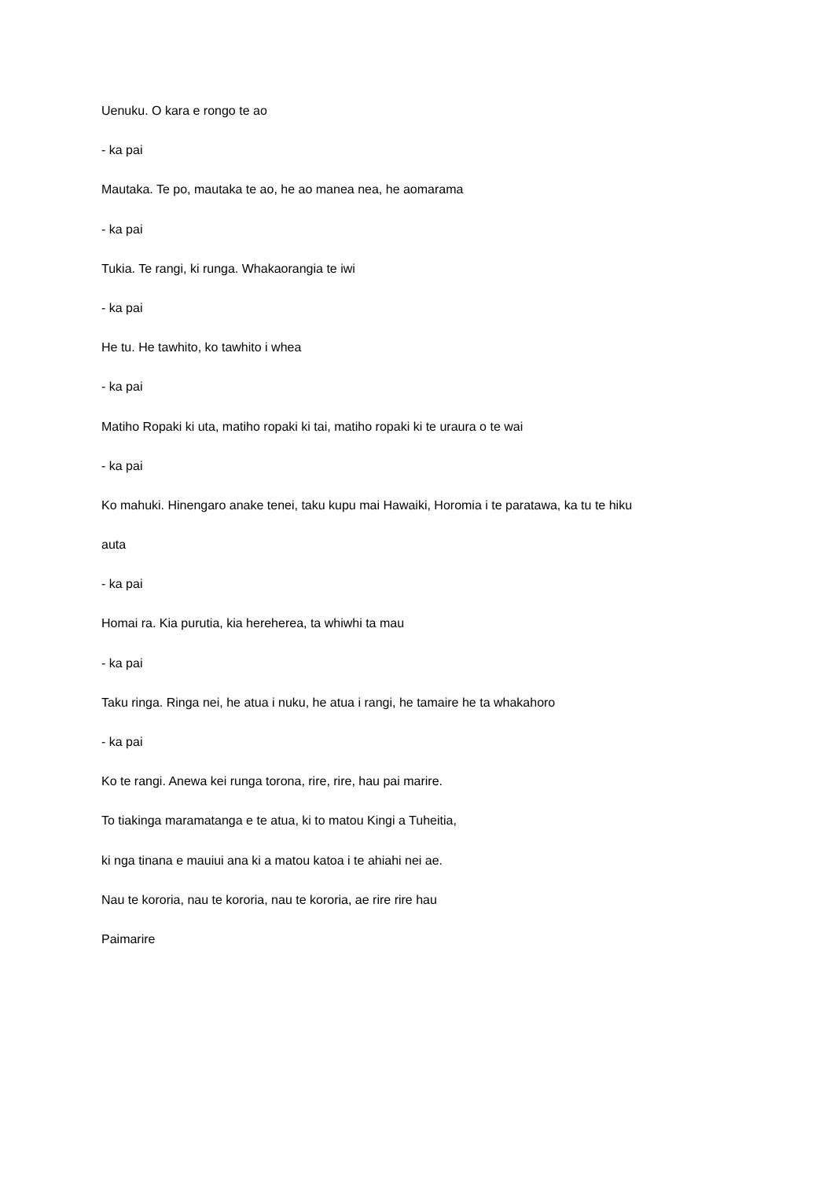Uenuku. O kara e rongo te ao
- ka pai
Mautaka. Te po, mautaka te ao, he ao manea nea, he aomarama
- ka pai
Tukia. Te rangi, ki runga. Whakaorangia te iwi
- ka pai
He tu. He tawhito, ko tawhito i whea
- ka pai
Matiho Ropaki ki uta, matiho ropaki ki tai, matiho ropaki ki te uraura o te wai
- ka pai
Ko mahuki. Hinengaro anake tenei, taku kupu mai Hawaiki, Horomia i te paratawa, ka tu te hiku
auta
- ka pai
Homai ra. Kia purutia, kia hereherea, ta whiwhi ta mau
- ka pai
Taku ringa. Ringa nei, he atua i nuku, he atua i rangi, he tamaire he ta whakahoro
- ka pai
Ko te rangi. Anewa kei runga torona, rire, rire, hau pai marire.
To tiakinga maramatanga e te atua, ki to matou Kingi a Tuheitia,
ki nga tinana e mauiui ana ki a matou katoa i te ahiahi nei ae.
Nau te kororia, nau te kororia, nau te kororia, ae rire rire hau
Paimarire